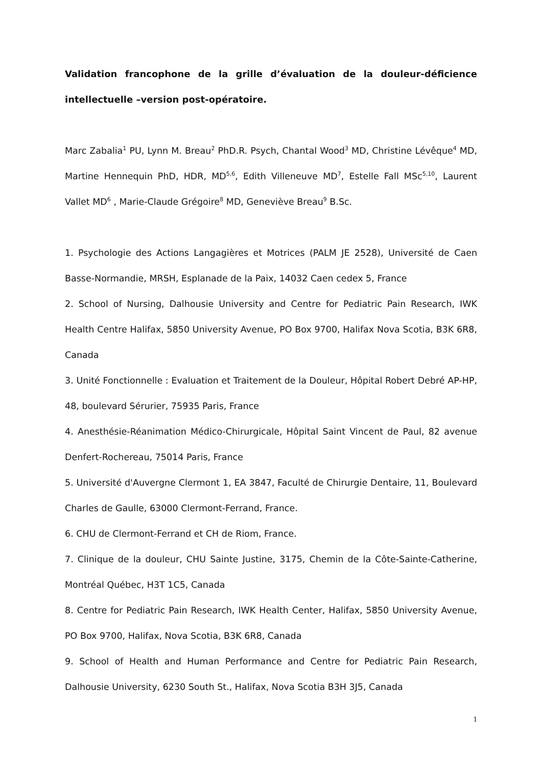Validation francophone de la grille d’évaluation de la douleur-déficience intellectuelle –version post-opératoire.
Marc Zabalia<sup>1</sup> PU, Lynn M. Breau<sup>2</sup> PhD.R. Psych, Chantal Wood<sup>3</sup> MD, Christine Lévêque<sup>4</sup> MD, Martine Hennequin PhD, HDR, MD<sup>5,6</sup>, Edith Villeneuve MD<sup>7</sup>, Estelle Fall MSc<sup>5,10</sup>, Laurent Vallet MD<sup>6</sup> , Marie-Claude Grégoire<sup>8</sup> MD, Geneviève Breau<sup>9</sup> B.Sc.
1. Psychologie des Actions Langagières et Motrices (PALM JE 2528), Université de Caen Basse-Normandie, MRSH, Esplanade de la Paix, 14032 Caen cedex 5, France
2. School of Nursing, Dalhousie University and Centre for Pediatric Pain Research, IWK Health Centre Halifax, 5850 University Avenue, PO Box 9700, Halifax Nova Scotia, B3K 6R8, Canada
3. Unité Fonctionnelle : Evaluation et Traitement de la Douleur, Hôpital Robert Debré AP-HP, 48, boulevard Sérurier, 75935 Paris, France
4. Anesthésie-Réanimation Médico-Chirurgicale, Hôpital Saint Vincent de Paul, 82 avenue Denfert-Rochereau, 75014 Paris, France
5. Université d'Auvergne Clermont 1, EA 3847, Faculté de Chirurgie Dentaire, 11, Boulevard Charles de Gaulle, 63000 Clermont-Ferrand, France.
6. CHU de Clermont-Ferrand et CH de Riom, France.
7. Clinique de la douleur, CHU Sainte Justine, 3175, Chemin de la Côte-Sainte-Catherine, Montréal Québec, H3T 1C5, Canada
8. Centre for Pediatric Pain Research, IWK Health Center, Halifax, 5850 University Avenue, PO Box 9700, Halifax, Nova Scotia, B3K 6R8, Canada
9. School of Health and Human Performance and Centre for Pediatric Pain Research, Dalhousie University, 6230 South St., Halifax, Nova Scotia B3H 3J5, Canada
1